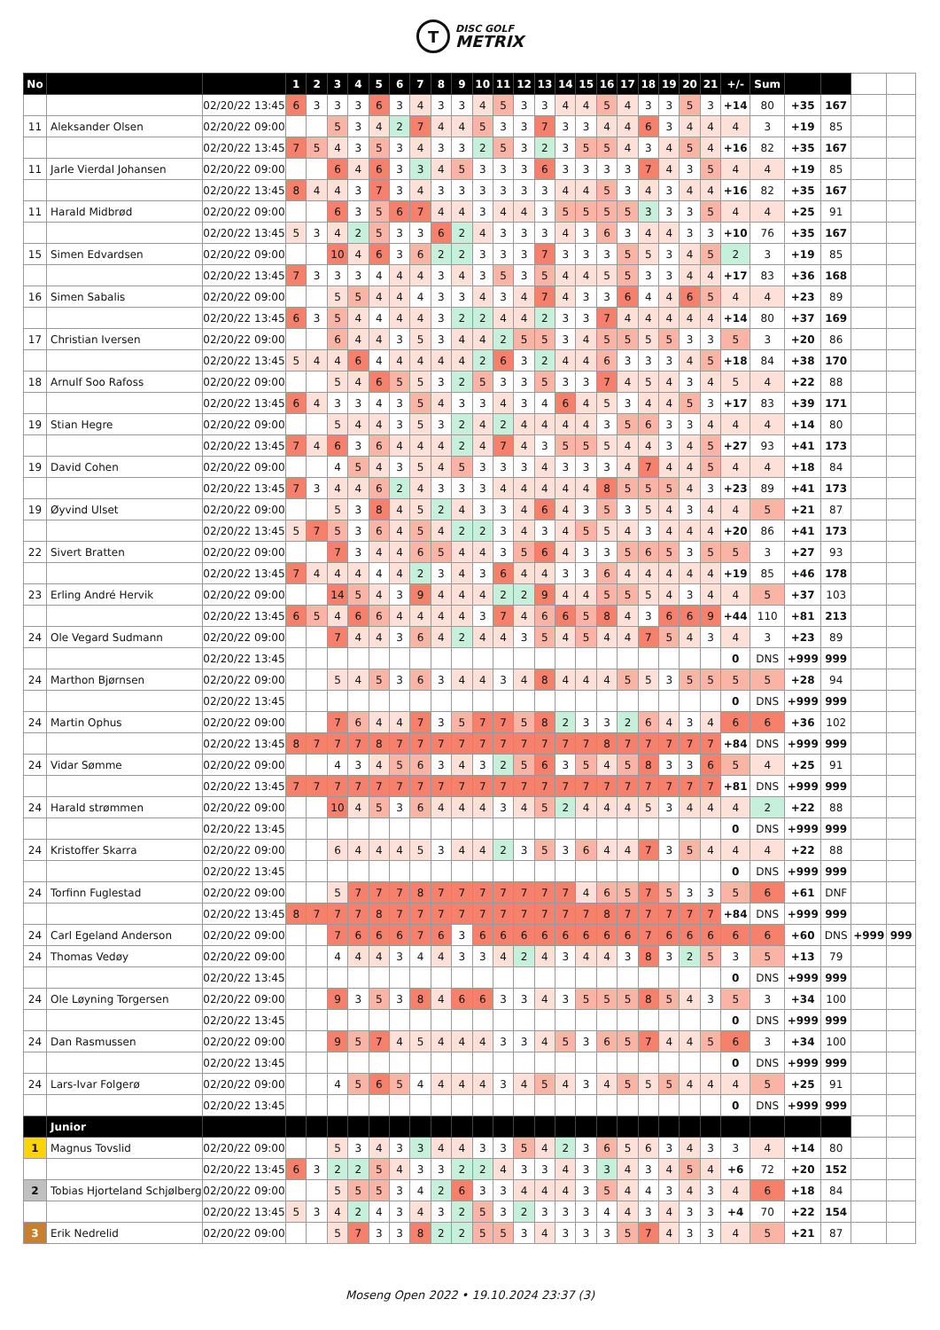T
DISC GOLF
METRIX
| No | | | 1 | 2 | 3 | 4 | 5 | 6 | 7 | 8 | 9 | 10 | 11 | 12 | 13 | 14 | 15 | 16 | 17 | 18 | 19 | 20 | 21 | +/- | Sum | | | | |
| | | 02/20/22 13:45 | 6 | 3 | 3 | 3 | 6 | 3 | 4 | 3 | 3 | 4 | 5 | 3 | 3 | 4 | 4 | 5 | 4 | 3 | 3 | 5 | 3 | +14 | 80 | +35 | 167 | | |
| 11 | Aleksander Olsen | 02/20/22 09:00 | | | 5 | 3 | 4 | 2 | 7 | 4 | 4 | 5 | 3 | 3 | 7 | 3 | 3 | 4 | 4 | 6 | 3 | 4 | 4 | 4 | 3 | +19 | 85 | | |
| | | 02/20/22 13:45 | 7 | 5 | 4 | 3 | 5 | 3 | 4 | 3 | 3 | 2 | 5 | 3 | 2 | 3 | 5 | 5 | 4 | 3 | 4 | 5 | 4 | +16 | 82 | +35 | 167 | | |
| 11 | Jarle Vierdal Johansen | 02/20/22 09:00 | | | 6 | 4 | 6 | 3 | 3 | 4 | 5 | 3 | 3 | 3 | 6 | 3 | 3 | 3 | 3 | 7 | 4 | 3 | 5 | 4 | 4 | +19 | 85 | | |
| | | 02/20/22 13:45 | 8 | 4 | 4 | 3 | 7 | 3 | 4 | 3 | 3 | 3 | 3 | 3 | 3 | 4 | 4 | 5 | 3 | 4 | 3 | 4 | 4 | +16 | 82 | +35 | 167 | | |
| 11 | Harald Midbrød | 02/20/22 09:00 | | | 6 | 3 | 5 | 6 | 7 | 4 | 4 | 3 | 4 | 4 | 3 | 5 | 5 | 5 | 5 | 3 | 3 | 3 | 5 | 4 | 4 | +25 | 91 | | |
| | | 02/20/22 13:45 | 5 | 3 | 4 | 2 | 5 | 3 | 3 | 6 | 2 | 4 | 3 | 3 | 3 | 4 | 3 | 6 | 3 | 4 | 4 | 3 | 3 | +10 | 76 | +35 | 167 | | |
| 15 | Simen Edvardsen | 02/20/22 09:00 | | | 10 | 4 | 6 | 3 | 6 | 2 | 2 | 3 | 3 | 3 | 7 | 3 | 3 | 3 | 5 | 5 | 3 | 4 | 5 | 2 | 3 | +19 | 85 | | |
| | | 02/20/22 13:45 | 7 | 3 | 3 | 3 | 4 | 4 | 4 | 3 | 4 | 3 | 5 | 3 | 5 | 4 | 4 | 5 | 5 | 3 | 3 | 4 | 4 | +17 | 83 | +36 | 168 | | |
| 16 | Simen Sabalis | 02/20/22 09:00 | | | 5 | 5 | 4 | 4 | 4 | 3 | 3 | 4 | 3 | 4 | 7 | 4 | 3 | 3 | 6 | 4 | 4 | 6 | 5 | 4 | 4 | +23 | 89 | | |
| | | 02/20/22 13:45 | 6 | 3 | 5 | 4 | 4 | 4 | 4 | 3 | 2 | 2 | 4 | 4 | 2 | 3 | 3 | 7 | 4 | 4 | 4 | 4 | 4 | +14 | 80 | +37 | 169 | | |
| 17 | Christian Iversen | 02/20/22 09:00 | | | 6 | 4 | 4 | 3 | 5 | 3 | 4 | 4 | 2 | 5 | 5 | 3 | 4 | 5 | 5 | 5 | 5 | 3 | 3 | 5 | 3 | +20 | 86 | | |
| | | 02/20/22 13:45 | 5 | 4 | 4 | 6 | 4 | 4 | 4 | 4 | 4 | 2 | 6 | 3 | 2 | 4 | 4 | 6 | 3 | 3 | 3 | 4 | 5 | +18 | 84 | +38 | 170 | | |
| 18 | Arnulf Soo Rafoss | 02/20/22 09:00 | | | 5 | 4 | 6 | 5 | 5 | 3 | 2 | 5 | 3 | 3 | 5 | 3 | 3 | 7 | 4 | 5 | 4 | 3 | 4 | 5 | 4 | +22 | 88 | | |
| | | 02/20/22 13:45 | 6 | 4 | 3 | 3 | 4 | 3 | 5 | 4 | 3 | 3 | 4 | 3 | 4 | 6 | 4 | 5 | 3 | 4 | 4 | 5 | 3 | +17 | 83 | +39 | 171 | | |
| 19 | Stian Hegre | 02/20/22 09:00 | | | 5 | 4 | 4 | 3 | 5 | 3 | 2 | 4 | 2 | 4 | 4 | 4 | 4 | 3 | 5 | 6 | 3 | 3 | 4 | 4 | 4 | +14 | 80 | | |
| | | 02/20/22 13:45 | 7 | 4 | 6 | 3 | 6 | 4 | 4 | 4 | 2 | 4 | 7 | 4 | 3 | 5 | 5 | 5 | 4 | 4 | 3 | 4 | 5 | +27 | 93 | +41 | 173 | | |
| 19 | David Cohen | 02/20/22 09:00 | | | 4 | 5 | 4 | 3 | 5 | 4 | 5 | 3 | 3 | 3 | 4 | 3 | 3 | 3 | 4 | 7 | 4 | 4 | 5 | 4 | 4 | +18 | 84 | | |
| | | 02/20/22 13:45 | 7 | 3 | 4 | 4 | 6 | 2 | 4 | 3 | 3 | 3 | 4 | 4 | 4 | 4 | 4 | 8 | 5 | 5 | 5 | 4 | 3 | +23 | 89 | +41 | 173 | | |
| 19 | Øyvind Ulset | 02/20/22 09:00 | | | 5 | 3 | 8 | 4 | 5 | 2 | 4 | 3 | 3 | 4 | 6 | 4 | 3 | 5 | 3 | 5 | 4 | 3 | 4 | 4 | 5 | +21 | 87 | | |
| | | 02/20/22 13:45 | 5 | 7 | 5 | 3 | 6 | 4 | 5 | 4 | 2 | 2 | 3 | 4 | 3 | 4 | 5 | 5 | 4 | 3 | 4 | 4 | 4 | +20 | 86 | +41 | 173 | | |
| 22 | Sivert Bratten | 02/20/22 09:00 | | | 7 | 3 | 4 | 4 | 6 | 5 | 4 | 4 | 3 | 5 | 6 | 4 | 3 | 3 | 5 | 6 | 5 | 3 | 5 | 5 | 3 | +27 | 93 | | |
| | | 02/20/22 13:45 | 7 | 4 | 4 | 4 | 4 | 4 | 2 | 3 | 4 | 3 | 6 | 4 | 4 | 3 | 3 | 6 | 4 | 4 | 4 | 4 | 4 | +19 | 85 | +46 | 178 | | |
| 23 | Erling André Hervik | 02/20/22 09:00 | | | 14 | 5 | 4 | 3 | 9 | 4 | 4 | 4 | 2 | 2 | 9 | 4 | 4 | 5 | 5 | 5 | 4 | 3 | 4 | 4 | 5 | +37 | 103 | | |
| | | 02/20/22 13:45 | 6 | 5 | 4 | 6 | 6 | 4 | 4 | 4 | 4 | 3 | 7 | 4 | 6 | 6 | 5 | 8 | 4 | 3 | 6 | 6 | 9 | +44 | 110 | +81 | 213 | | |
| 24 | Ole Vegard Sudmann | 02/20/22 09:00 | | | 7 | 4 | 4 | 3 | 6 | 4 | 2 | 4 | 4 | 3 | 5 | 4 | 5 | 4 | 4 | 7 | 5 | 4 | 3 | 4 | 3 | +23 | 89 | | |
| | | 02/20/22 13:45 | | | | | | | | | | | | | | | | | | | | | | 0 | DNS | +999 | 999 | | |
| 24 | Marthon Bjørnsen | 02/20/22 09:00 | | | 5 | 4 | 5 | 3 | 6 | 3 | 4 | 4 | 3 | 4 | 8 | 4 | 4 | 4 | 5 | 5 | 3 | 5 | 5 | 5 | 5 | +28 | 94 | | |
| | | 02/20/22 13:45 | | | | | | | | | | | | | | | | | | | | | | 0 | DNS | +999 | 999 | | |
| 24 | Martin Ophus | 02/20/22 09:00 | | | 7 | 6 | 4 | 4 | 7 | 3 | 5 | 7 | 7 | 5 | 8 | 2 | 3 | 3 | 2 | 6 | 4 | 3 | 4 | 6 | 6 | +36 | 102 | | |
| | | 02/20/22 13:45 | 8 | 7 | 7 | 7 | 8 | 7 | 7 | 7 | 7 | 7 | 7 | 7 | 7 | 7 | 7 | 8 | 7 | 7 | 7 | 7 | 7 | +84 | DNS | +999 | 999 | | |
| 24 | Vidar Sømme | 02/20/22 09:00 | | | 4 | 3 | 4 | 5 | 6 | 3 | 4 | 3 | 2 | 5 | 6 | 3 | 5 | 4 | 5 | 8 | 3 | 3 | 6 | 5 | 4 | +25 | 91 | | |
| | | 02/20/22 13:45 | 7 | 7 | 7 | 7 | 7 | 7 | 7 | 7 | 7 | 7 | 7 | 7 | 7 | 7 | 7 | 7 | 7 | 7 | 7 | 7 | 7 | +81 | DNS | +999 | 999 | | |
| 24 | Harald strømmen | 02/20/22 09:00 | | | 10 | 4 | 5 | 3 | 6 | 4 | 4 | 4 | 3 | 4 | 5 | 2 | 4 | 4 | 4 | 5 | 3 | 4 | 4 | 4 | 2 | +22 | 88 | | |
| | | 02/20/22 13:45 | | | | | | | | | | | | | | | | | | | | | | 0 | DNS | +999 | 999 | | |
| 24 | Kristoffer Skarra | 02/20/22 09:00 | | | 6 | 4 | 4 | 4 | 5 | 3 | 4 | 4 | 2 | 3 | 5 | 3 | 6 | 4 | 4 | 7 | 3 | 5 | 4 | 4 | 4 | +22 | 88 | | |
| | | 02/20/22 13:45 | | | | | | | | | | | | | | | | | | | | | | 0 | DNS | +999 | 999 | | |
| 24 | Torfinn Fuglestad | 02/20/22 09:00 | | | 5 | 7 | 7 | 7 | 8 | 7 | 7 | 7 | 7 | 7 | 7 | 7 | 4 | 6 | 5 | 7 | 5 | 3 | 3 | 5 | 6 | +61 | DNF | | |
| | | 02/20/22 13:45 | 8 | 7 | 7 | 7 | 8 | 7 | 7 | 7 | 7 | 7 | 7 | 7 | 7 | 7 | 7 | 8 | 7 | 7 | 7 | 7 | 7 | +84 | DNS | +999 | 999 | | |
| 24 | Carl Egeland Anderson | 02/20/22 09:00 | | | 7 | 6 | 6 | 6 | 7 | 6 | 3 | 6 | 6 | 6 | 6 | 6 | 6 | 6 | 6 | 7 | 6 | 6 | 6 | 6 | 6 | +60 | DNS | +999 | 999 |
| 24 | Thomas Vedøy | 02/20/22 09:00 | | | 4 | 4 | 4 | 3 | 4 | 4 | 3 | 3 | 4 | 2 | 4 | 3 | 4 | 4 | 3 | 8 | 3 | 2 | 5 | 3 | 5 | +13 | 79 | | |
| | | 02/20/22 13:45 | | | | | | | | | | | | | | | | | | | | | | 0 | DNS | +999 | 999 | | |
| 24 | Ole Løyning Torgersen | 02/20/22 09:00 | | | 9 | 3 | 5 | 3 | 8 | 4 | 6 | 6 | 3 | 3 | 4 | 3 | 5 | 5 | 5 | 8 | 5 | 4 | 3 | 5 | 3 | +34 | 100 | | |
| | | 02/20/22 13:45 | | | | | | | | | | | | | | | | | | | | | | 0 | DNS | +999 | 999 | | |
| 24 | Dan Rasmussen | 02/20/22 09:00 | | | 9 | 5 | 7 | 4 | 5 | 4 | 4 | 4 | 3 | 3 | 4 | 5 | 3 | 6 | 5 | 7 | 4 | 4 | 5 | 6 | 3 | +34 | 100 | | |
| | | 02/20/22 13:45 | | | | | | | | | | | | | | | | | | | | | | 0 | DNS | +999 | 999 | | |
| 24 | Lars-Ivar Folgerø | 02/20/22 09:00 | | | 4 | 5 | 6 | 5 | 4 | 4 | 4 | 4 | 3 | 4 | 5 | 4 | 3 | 4 | 5 | 5 | 5 | 4 | 4 | 4 | 5 | +25 | 91 | | |
| | | 02/20/22 13:45 | | | | | | | | | | | | | | | | | | | | | | 0 | DNS | +999 | 999 | | |
| | Junior | | | | | | | | | | | | | | | | | | | | | | | | | | | | |
| 1 | Magnus Tovslid | 02/20/22 09:00 | | | 5 | 3 | 4 | 3 | 3 | 4 | 4 | 3 | 3 | 5 | 4 | 2 | 3 | 6 | 5 | 6 | 3 | 4 | 3 | 3 | 4 | +14 | 80 | | |
| | | 02/20/22 13:45 | 6 | 3 | 2 | 2 | 5 | 4 | 3 | 3 | 2 | 2 | 4 | 3 | 3 | 4 | 3 | 3 | 4 | 3 | 4 | 5 | 4 | +6 | 72 | +20 | 152 | | |
| 2 | Tobias Hjorteland Schjølberg | 02/20/22 09:00 | | | 5 | 5 | 5 | 3 | 4 | 2 | 6 | 3 | 3 | 4 | 4 | 4 | 3 | 5 | 4 | 4 | 3 | 4 | 3 | 4 | 6 | +18 | 84 | | |
| | | 02/20/22 13:45 | 5 | 3 | 4 | 2 | 4 | 3 | 4 | 3 | 2 | 5 | 3 | 2 | 3 | 3 | 3 | 4 | 4 | 3 | 4 | 3 | 3 | +4 | 70 | +22 | 154 | | |
| 3 | Erik Nedrelid | 02/20/22 09:00 | | | 5 | 7 | 3 | 3 | 8 | 2 | 2 | 5 | 5 | 3 | 4 | 3 | 3 | 3 | 5 | 7 | 4 | 3 | 3 | 4 | 5 | +21 | 87 | | |
Moseng Open 2022 • 19.10.2024 23:37 (3)